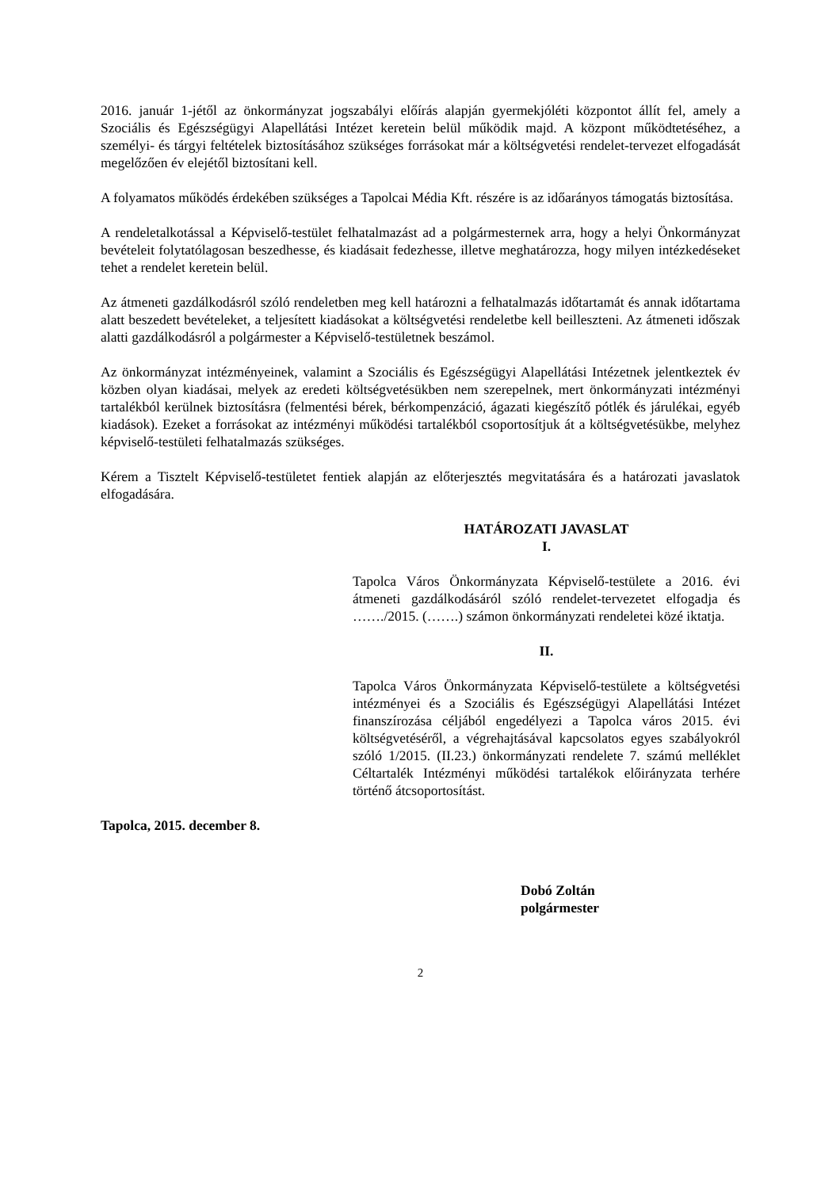2016. január 1-jétől az önkormányzat jogszabályi előírás alapján gyermekjóléti központot állít fel, amely a Szociális és Egészségügyi Alapellátási Intézet keretein belül működik majd. A központ működtetéséhez, a személyi- és tárgyi feltételek biztosításához szükséges forrásokat már a költségvetési rendelet-tervezet elfogadását megelőzően év elejétől biztosítani kell.
A folyamatos működés érdekében szükséges a Tapolcai Média Kft. részére is az időarányos támogatás biztosítása.
A rendeletalkotással a Képviselő-testület felhatalmazást ad a polgármesternek arra, hogy a helyi Önkormányzat bevételeit folytatólagosan beszedhesse, és kiadásait fedezhesse, illetve meghatározza, hogy milyen intézkedéseket tehet a rendelet keretein belül.
Az átmeneti gazdálkodásról szóló rendeletben meg kell határozni a felhatalmazás időtartamát és annak időtartama alatt beszedett bevételeket, a teljesített kiadásokat a költségvetési rendeletbe kell beilleszteni. Az átmeneti időszak alatti gazdálkodásról a polgármester a Képviselő-testületnek beszámol.
Az önkormányzat intézményeinek, valamint a Szociális és Egészségügyi Alapellátási Intézetnek jelentkeztek év közben olyan kiadásai, melyek az eredeti költségvetésükben nem szerepelnek, mert önkormányzati intézményi tartalékból kerülnek biztosításra (felmentési bérek, bérkompenzáció, ágazati kiegészítő pótlék és járulékai, egyéb kiadások). Ezeket a forrásokat az intézményi működési tartalékból csoportosítjuk át a költségvetésükbe, melyhez képviselő-testületi felhatalmazás szükséges.
Kérem a Tisztelt Képviselő-testületet fentiek alapján az előterjesztés megvitatására és a határozati javaslatok elfogadására.
HATÁROZATI JAVASLAT
I.
Tapolca Város Önkormányzata Képviselő-testülete a 2016. évi átmeneti gazdálkodásáról szóló rendelet-tervezetet elfogadja és ……./2015. (…….) számon önkormányzati rendeletei közé iktatja.
II.
Tapolca Város Önkormányzata Képviselő-testülete a költségvetési intézményei és a Szociális és Egészségügyi Alapellátási Intézet finanszírozása céljából engedélyezi a Tapolca város 2015. évi költségvetéséről, a végrehajtásával kapcsolatos egyes szabályokról szóló 1/2015. (II.23.) önkormányzati rendelete 7. számú melléklet Céltartalék Intézményi működési tartalékok előirányzata terhére történő átcsoportosítást.
Tapolca, 2015. december 8.
Dobó Zoltán
polgármester
2